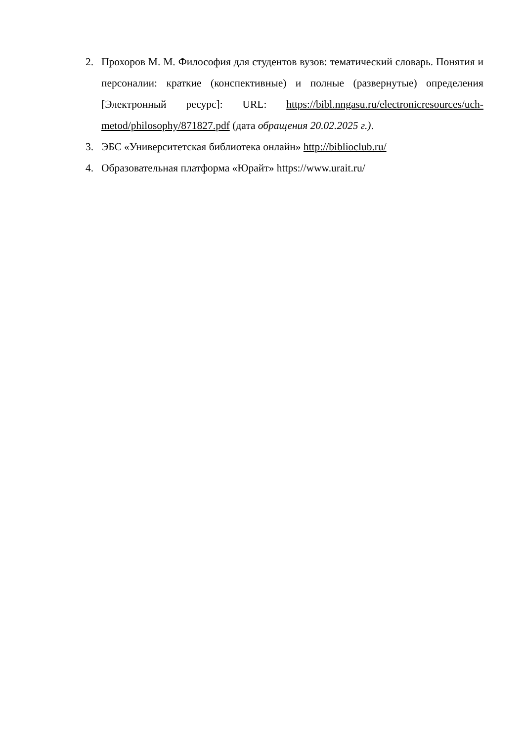2. Прохоров М. М. Философия для студентов вузов: тематический словарь. Понятия и персоналии: краткие (конспективные) и полные (развернутые) определения [Электронный ресурс]: URL: https://bibl.nngasu.ru/electronicresources/uch-metod/philosophy/871827.pdf (дата обращения 20.02.2025 г.).
3. ЭБС «Университетская библиотека онлайн» http://biblioclub.ru/
4. Образовательная платформа «Юрайт» https://www.urait.ru/